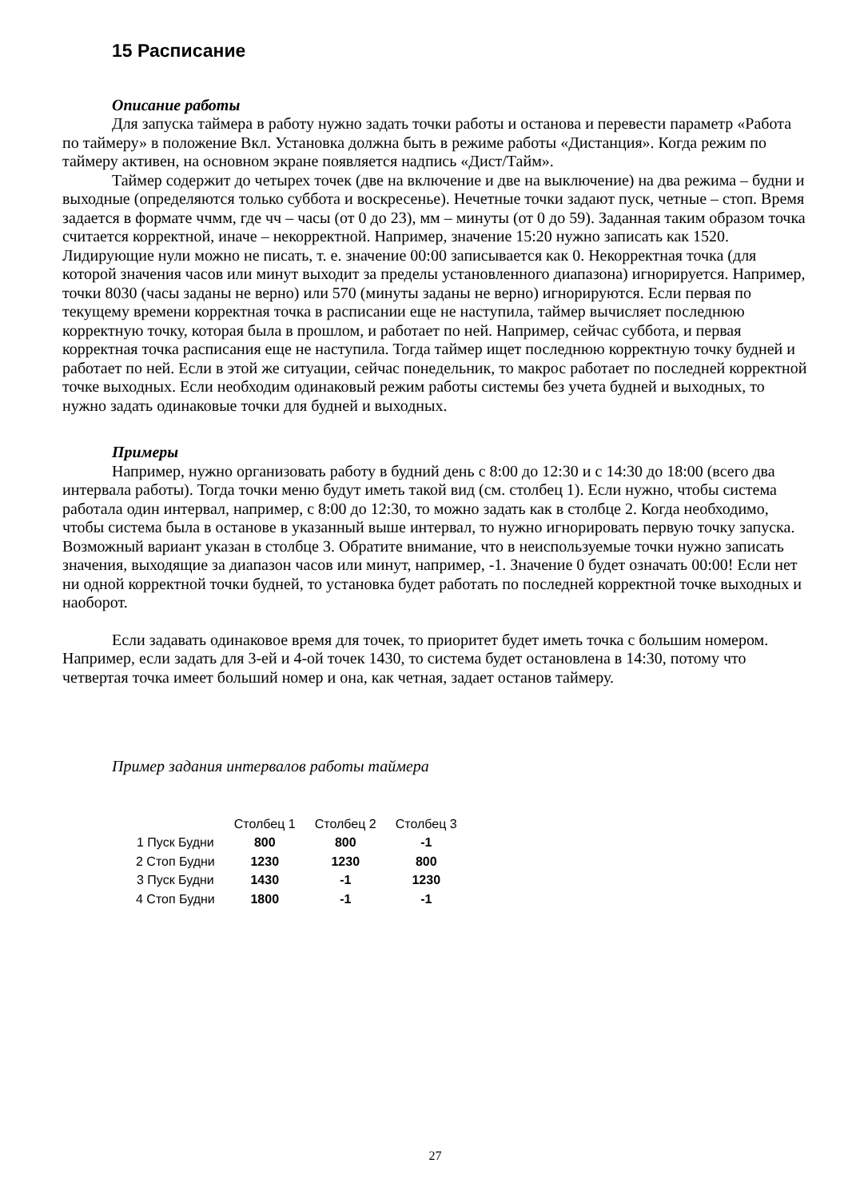15 Расписание
Описание работы
Для запуска таймера в работу нужно задать точки работы и останова и перевести параметр «Работа по таймеру» в положение Вкл. Установка должна быть в режиме работы «Дистанция». Когда режим по таймеру активен, на основном экране появляется надпись «Дист/Тайм».
Таймер содержит до четырех точек (две на включение и две на выключение) на два режима – будни и выходные (определяются только суббота и воскресенье). Нечетные точки задают пуск, четные – стоп. Время задается в формате ччмм, где чч – часы (от 0 до 23), мм – минуты (от 0 до 59). Заданная таким образом точка считается корректной, иначе – некорректной. Например, значение 15:20 нужно записать как 1520. Лидирующие нули можно не писать, т. е. значение 00:00 записывается как 0. Некорректная точка (для которой значения часов или минут выходит за пределы установленного диапазона) игнорируется. Например, точки 8030 (часы заданы не верно) или 570 (минуты заданы не верно) игнорируются. Если первая по текущему времени корректная точка в расписании еще не наступила, таймер вычисляет последнюю корректную точку, которая была в прошлом, и работает по ней. Например, сейчас суббота, и первая корректная точка расписания еще не наступила. Тогда таймер ищет последнюю корректную точку будней и работает по ней. Если в этой же ситуации, сейчас понедельник, то макрос работает по последней корректной точке выходных. Если необходим одинаковый режим работы системы без учета будней и выходных, то нужно задать одинаковые точки для будней и выходных.
Примеры
Например, нужно организовать работу в будний день с 8:00 до 12:30 и с 14:30 до 18:00 (всего два интервала работы). Тогда точки меню будут иметь такой вид (см. столбец 1). Если нужно, чтобы система работала один интервал, например, с 8:00 до 12:30, то можно задать как в столбце 2. Когда необходимо, чтобы система была в останове в указанный выше интервал, то нужно игнорировать первую точку запуска. Возможный вариант указан в столбце 3. Обратите внимание, что в неиспользуемые точки нужно записать значения, выходящие за диапазон часов или минут, например, -1. Значение 0 будет означать 00:00! Если нет ни одной корректной точки будней, то установка будет работать по последней корректной точке выходных и наоборот.
Если задавать одинаковое время для точек, то приоритет будет иметь точка с большим номером. Например, если задать для 3-ей и 4-ой точек 1430, то система будет остановлена в 14:30, потому что четвертая точка имеет больший номер и она, как четная, задает останов таймеру.
Пример задания интервалов работы таймера
| | Столбец 1 | Столбец 2 | Столбец 3 |
| --- | --- | --- | --- |
| 1 Пуск Будни | 800 | 800 | -1 |
| 2 Стоп Будни | 1230 | 1230 | 800 |
| 3 Пуск Будни | 1430 | -1 | 1230 |
| 4 Стоп Будни | 1800 | -1 | -1 |
27